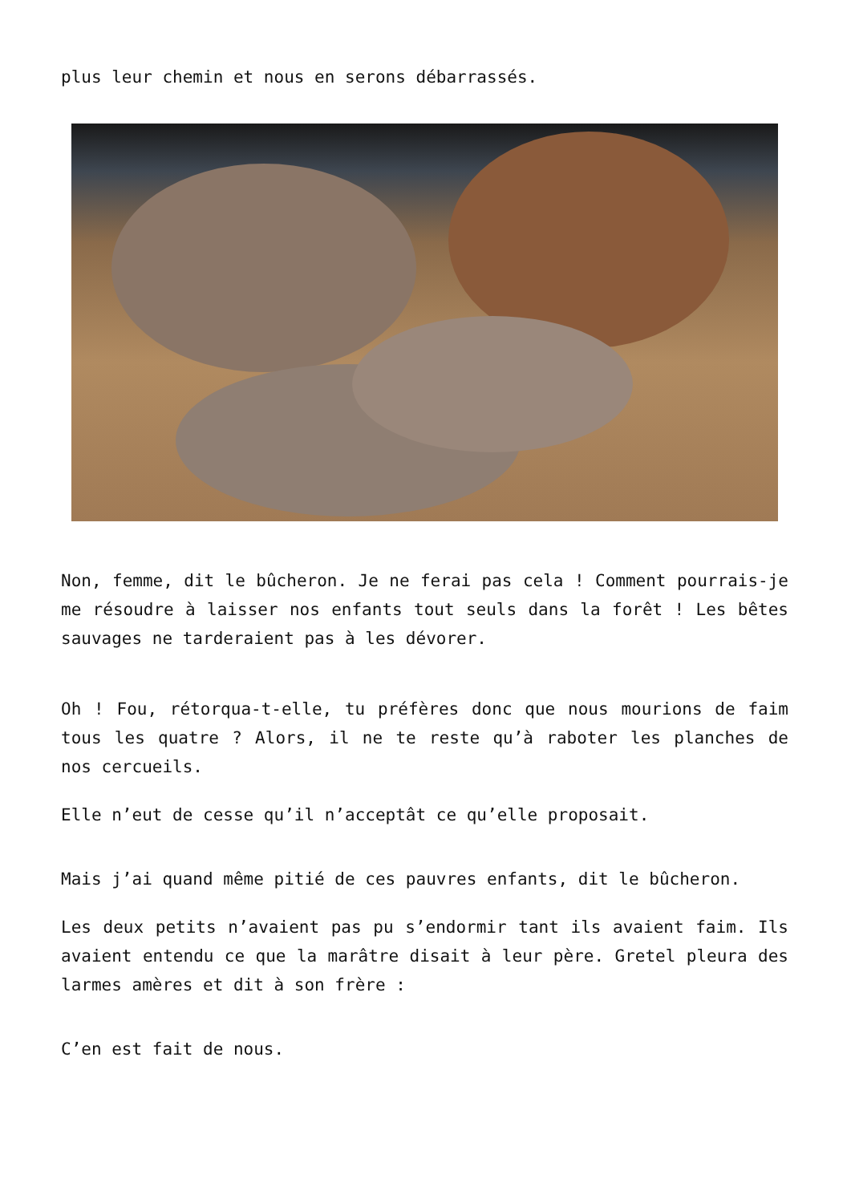plus leur chemin et nous en serons débarrassés.
Non, femme, dit le bûcheron. Je ne ferai pas cela ! Comment pourrais-je me résoudre à laisser nos enfants tout seuls dans la forêt ! Les bêtes sauvages ne tarderaient pas à les dévorer.
Oh ! Fou, rétorqua-t-elle, tu préfères donc que nous mourions de faim tous les quatre ? Alors, il ne te reste qu’à raboter les planches de nos cercueils.
Elle n’eut de cesse qu’il n’acceptât ce qu’elle proposait.
Mais j’ai quand même pitié de ces pauvres enfants, dit le bûcheron.
Les deux petits n’avaient pas pu s’endormir tant ils avaient faim. Ils avaient entendu ce que la marâtre disait à leur père. Gretel pleura des larmes amères et dit à son frère :
C’en est fait de nous.